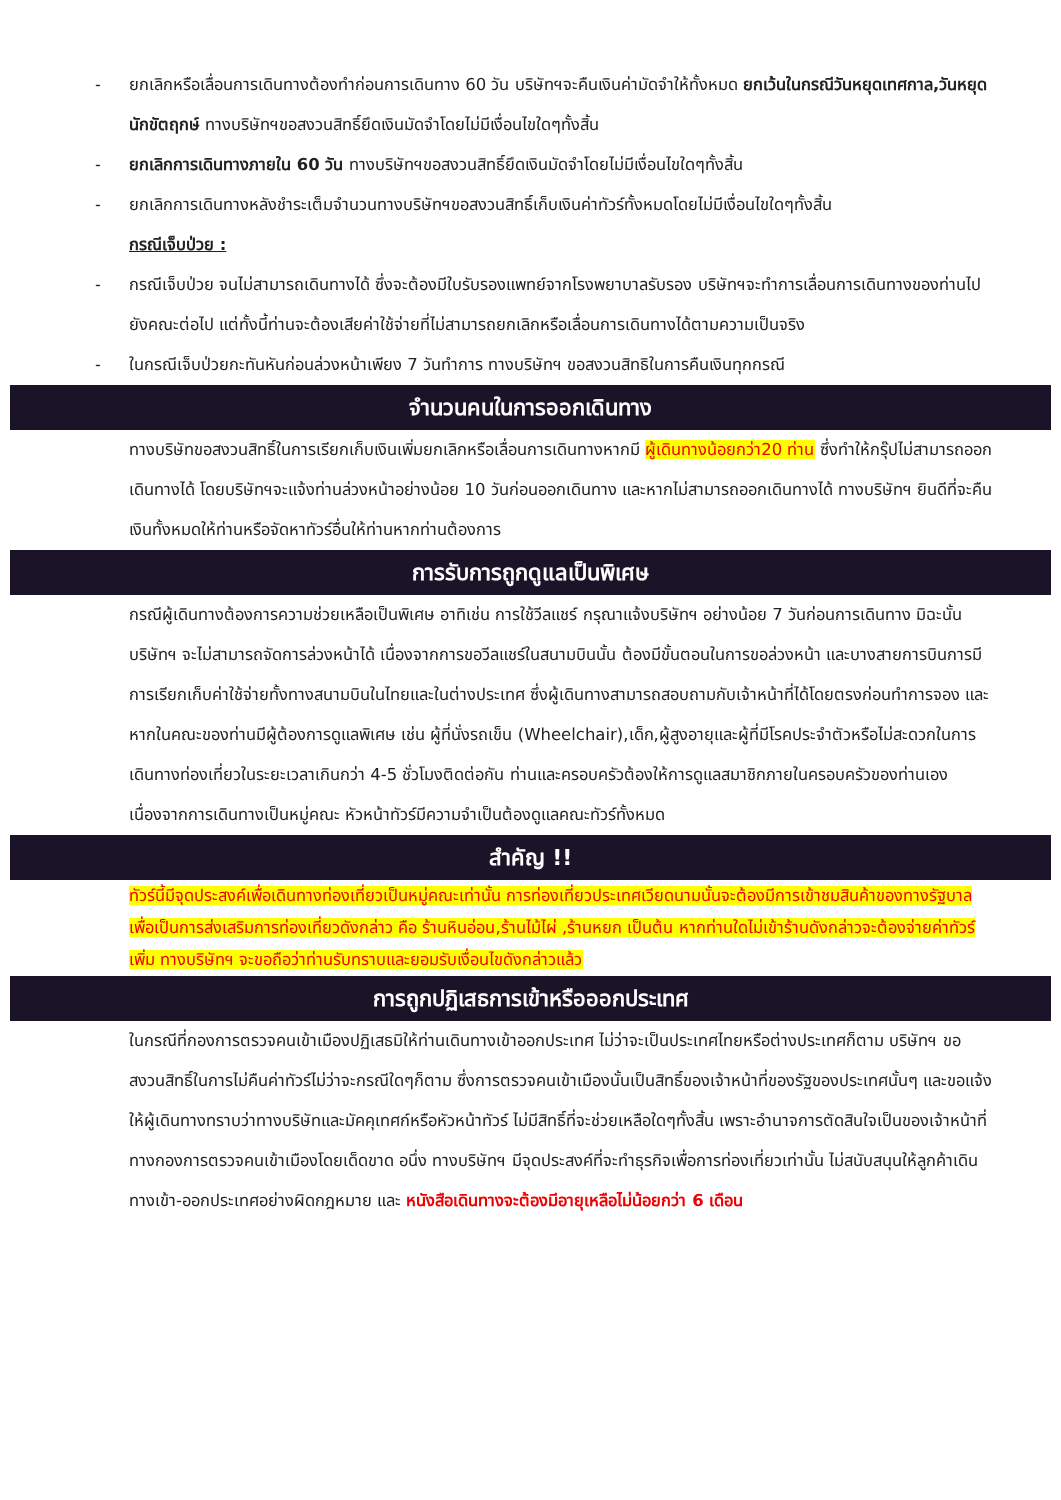- ยกเลิกหรือเลื่อนการเดินทางต้องทำก่อนการเดินทาง 60 วัน บริษัทฯจะคืนเงินค่ามัดจำให้ทั้งหมด ยกเว้นในกรณีวันหยุดเทศกาล,วันหยุดนักขัตฤกษ์ ทางบริษัทฯขอสงวนสิทธิ์ยึดเงินมัดจำโดยไม่มีเงื่อนไขใดๆทั้งสิ้น
- ยกเลิกการเดินทางภายใน 60 วัน ทางบริษัทฯขอสงวนสิทธิ์ยึดเงินมัดจำโดยไม่มีเงื่อนไขใดๆทั้งสิ้น
- ยกเลิกการเดินทางหลังชำระเต็มจำนวนทางบริษัทฯขอสงวนสิทธิ์เก็บเงินค่าทัวร์ทั้งหมดโดยไม่มีเงื่อนไขใดๆทั้งสิ้น
กรณีเจ็บป่วย :
- กรณีเจ็บป่วย จนไม่สามารถเดินทางได้ ซึ่งจะต้องมีใบรับรองแพทย์จากโรงพยาบาลรับรอง บริษัทฯจะทำการเลื่อนการเดินทางของท่านไปยังคณะต่อไป แต่ทั้งนี้ท่านจะต้องเสียค่าใช้จ่ายที่ไม่สามารถยกเลิกหรือเลื่อนการเดินทางได้ตามความเป็นจริง
- ในกรณีเจ็บป่วยกะทันหันก่อนล่วงหน้าเพียง 7 วันทำการ ทางบริษัทฯ ขอสงวนสิทธิในการคืนเงินทุกกรณี
จำนวนคนในการออกเดินทาง
ทางบริษัทขอสงวนสิทธิ์ในการเรียกเก็บเงินเพิ่มยกเลิกหรือเลื่อนการเดินทางหากมี ผู้เดินทางน้อยกว่า20 ท่าน ซึ่งทำให้กรุ๊ปไม่สามารถออกเดินทางได้ โดยบริษัทฯจะแจ้งท่านล่วงหน้าอย่างน้อย 10 วันก่อนออกเดินทาง และหากไม่สามารถออกเดินทางได้ ทางบริษัทฯ ยินดีที่จะคืนเงินทั้งหมดให้ท่านหรือจัดหาทัวร์อื่นให้ท่านหากท่านต้องการ
การรับการถูกดูแลเป็นพิเศษ
กรณีผู้เดินทางต้องการความช่วยเหลือเป็นพิเศษ อาทิเช่น การใช้วีลแชร์ กรุณาแจ้งบริษัทฯ อย่างน้อย 7 วันก่อนการเดินทาง มิฉะนั้นบริษัทฯ จะไม่สามารถจัดการล่วงหน้าได้ เนื่องจากการขอวีลแชร์ในสนามบินนั้น ต้องมีขั้นตอนในการขอล่วงหน้า และบางสายการบินการมีการเรียกเก็บค่าใช้จ่ายทั้งทางสนามบินในไทยและในต่างประเทศ ซึ่งผู้เดินทางสามารถสอบถามกับเจ้าหน้าที่ได้โดยตรงก่อนทำการจอง และหากในคณะของท่านมีผู้ต้องการดูแลพิเศษ เช่น ผู้ที่นั่งรถเข็น (Wheelchair),เด็ก,ผู้สูงอายุและผู้ที่มีโรคประจำตัวหรือไม่สะดวกในการเดินทางท่องเที่ยวในระยะเวลาเกินกว่า 4-5 ชั่วโมงติดต่อกัน ท่านและครอบครัวต้องให้การดูแลสมาชิกภายในครอบครัวของท่านเอง เนื่องจากการเดินทางเป็นหมู่คณะ หัวหน้าทัวร์มีความจำเป็นต้องดูแลคณะทัวร์ทั้งหมด
สำคัญ !!
ทัวร์นี้มีจุดประสงค์เพื่อเดินทางท่องเที่ยวเป็นหมู่คณะเท่านั้น การท่องเที่ยวประเทศเวียดนามนั้นจะต้องมีการเข้าชมสินค้าของทางรัฐบาล เพื่อเป็นการส่งเสริมการท่องเที่ยวดังกล่าว คือ ร้านหินอ่อน,ร้านไม้ไผ่ ,ร้านหยก เป็นต้น หากท่านใดไม่เข้าร้านดังกล่าวจะต้องจ่ายค่าทัวร์เพิ่ม ทางบริษัทฯ จะขอถือว่าท่านรับทราบและยอมรับเงื่อนไขดังกล่าวแล้ว
การถูกปฏิเสธการเข้าหรือออกประเทศ
ในกรณีที่กองการตรวจคนเข้าเมืองปฏิเสธมิให้ท่านเดินทางเข้าออกประเทศ ไม่ว่าจะเป็นประเทศไทยหรือต่างประเทศก็ตาม บริษัทฯ ขอสงวนสิทธิ์ในการไม่คืนค่าทัวร์ไม่ว่าจะกรณีใดๆก็ตาม ซึ่งการตรวจคนเข้าเมืองนั้นเป็นสิทธิ์ของเจ้าหน้าที่ของรัฐของประเทศนั้นๆ และขอแจ้งให้ผู้เดินทางทราบว่าทางบริษัทและมัคคุเทศก์หรือหัวหน้าทัวร์ ไม่มีสิทธิ์ที่จะช่วยเหลือใดๆทั้งสิ้น เพราะอำนาจการตัดสินใจเป็นของเจ้าหน้าที่ทางกองการตรวจคนเข้าเมืองโดยเด็ดขาด อนึ่ง ทางบริษัทฯ มีจุดประสงค์ที่จะทำธุรกิจเพื่อการท่องเที่ยวเท่านั้น ไม่สนับสนุนให้ลูกค้าเดินทางเข้า-ออกประเทศอย่างผิดกฎหมาย และ หนังสือเดินทางจะต้องมีอายุเหลือไม่น้อยกว่า 6 เดือน